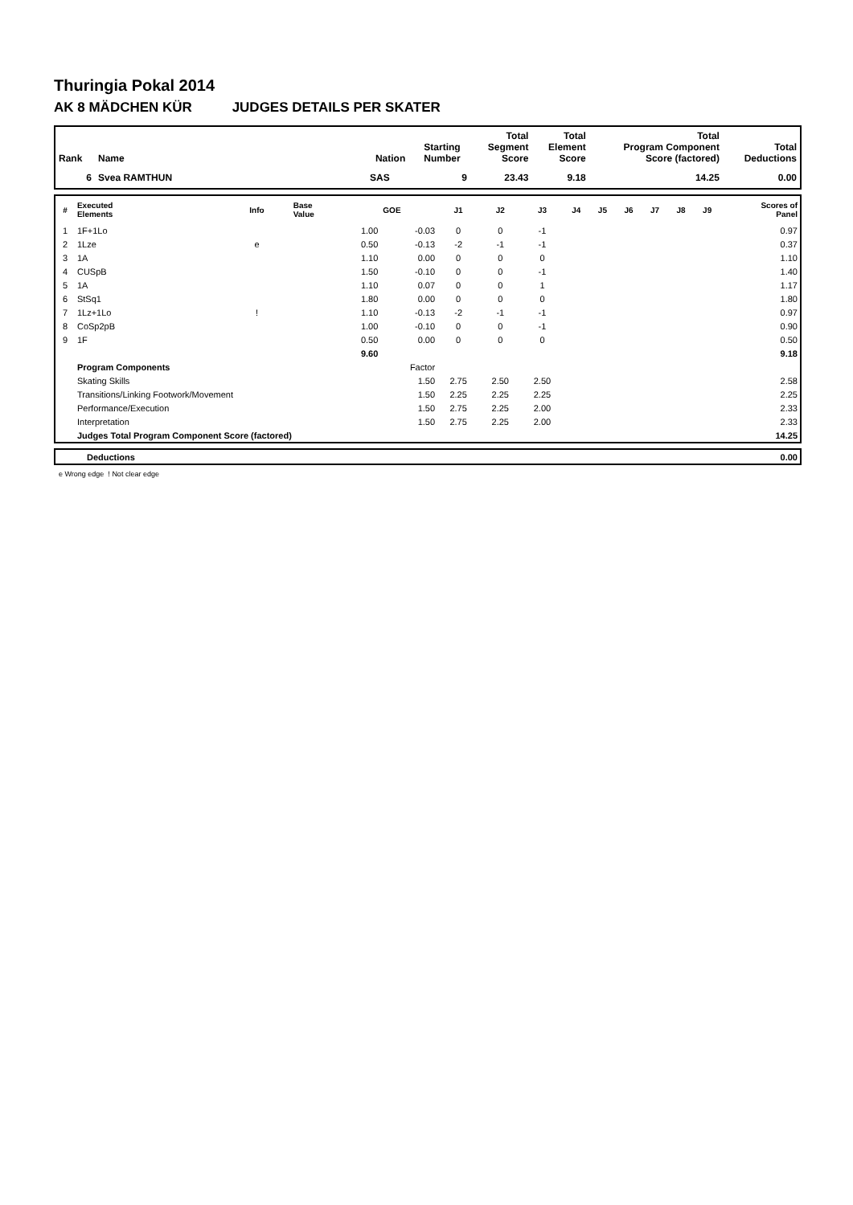Thuringia Pokal 2014
AK 8 MÄDCHEN KÜR JUDGES DETAILS PER SKATER
| Rank | Name | Nation | Starting Number | Total Segment Score | Total Element Score | Total Program Component Score (factored) | Total Deductions |
| --- | --- | --- | --- | --- | --- | --- | --- |
| 6 | Svea RAMTHUN | SAS | 9 | 23.43 | 9.18 | 14.25 | 0.00 |
| # | Executed Elements | Info | Base Value | GOE | J1 | J2 | J3 | J4 | J5 | J6 | J7 | J8 | J9 | Scores of Panel |
| --- | --- | --- | --- | --- | --- | --- | --- | --- | --- | --- | --- | --- | --- | --- |
| 1 | 1F+1Lo | | 1.00 | -0.03 | 0 | 0 | -1 | | | | | | | 0.97 |
| 2 | 1Lze | e | 0.50 | -0.13 | -2 | -1 | -1 | | | | | | | 0.37 |
| 3 | 1A | | 1.10 | 0.00 | 0 | 0 | 0 | | | | | | | 1.10 |
| 4 | CUSpB | | 1.50 | -0.10 | 0 | 0 | -1 | | | | | | | 1.40 |
| 5 | 1A | | 1.10 | 0.07 | 0 | 0 | 1 | | | | | | | 1.17 |
| 6 | StSq1 | | 1.80 | 0.00 | 0 | 0 | 0 | | | | | | | 1.80 |
| 7 | 1Lz+1Lo | ! | 1.10 | -0.13 | -2 | -1 | -1 | | | | | | | 0.97 |
| 8 | CoSp2pB | | 1.00 | -0.10 | 0 | 0 | -1 | | | | | | | 0.90 |
| 9 | 1F | | 0.50 | 0.00 | 0 | 0 | 0 | | | | | | | 0.50 |
| | | | 9.60 | | | | | | | | | | | 9.18 |
| | Program Components | | | Factor | | | | | | | | | | |
| | Skating Skills | | | 1.50 | 2.75 | 2.50 | 2.50 | | | | | | | 2.58 |
| | Transitions/Linking Footwork/Movement | | | 1.50 | 2.25 | 2.25 | 2.25 | | | | | | | 2.25 |
| | Performance/Execution | | | 1.50 | 2.75 | 2.25 | 2.00 | | | | | | | 2.33 |
| | Interpretation | | | 1.50 | 2.75 | 2.25 | 2.00 | | | | | | | 2.33 |
| | Judges Total Program Component Score (factored) | | | | | | | | | | | | | 14.25 |
| | Deductions | 0.00 |
e Wrong edge ! Not clear edge